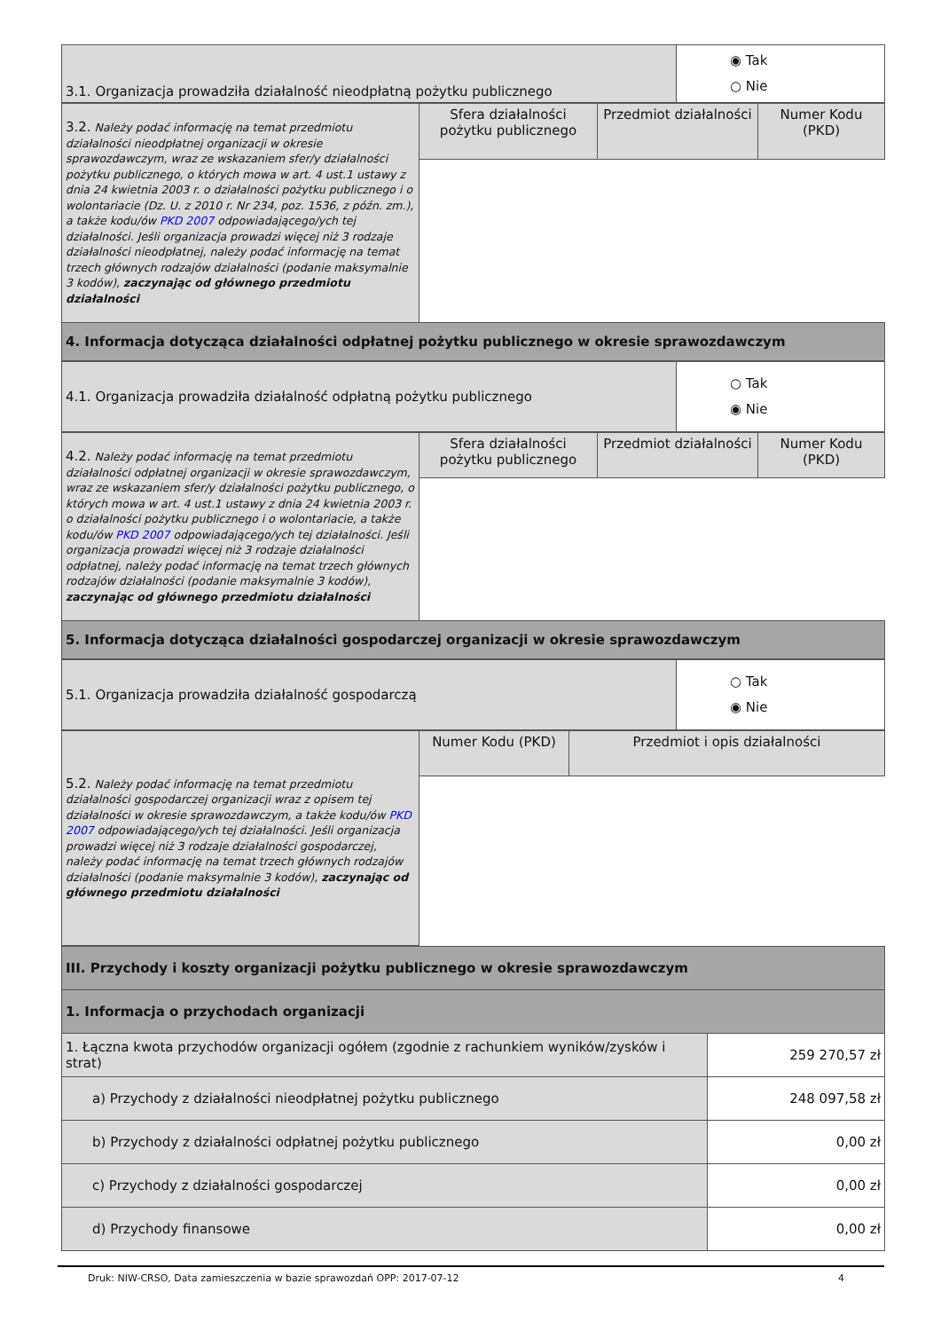| 3.1. Organizacja prowadziła działalność nieodpłatną pożytku publicznego | ◉ Tak ○ Nie |
| 3.2. Należy podać informację na temat przedmiotu działalności nieodpłatnej organizacji w okresie sprawozdawczym, wraz ze wskazaniem sfer/y działalności pożytku publicznego, o których mowa w art. 4 ust.1 ustawy z dnia 24 kwietnia 2003 r. o działalności pożytku publicznego i o wolontariacie (Dz. U. z 2010 r. Nr 234, poz. 1536, z późn. zm.), a także kodu/ów PKD 2007 odpowiadającego/ych tej działalności. Jeśli organizacja prowadzi więcej niż 3 rodzaje działalności nieodpłatnej, należy podać informację na temat trzech głównych rodzajów działalności (podanie maksymalnie 3 kodów), zaczynając od głównego przedmiotu działalności | Sfera działalności pożytku publicznego | Przedmiot działalności | Numer Kodu (PKD) |
| 4. Informacja dotycząca działalności odpłatnej pożytku publicznego w okresie sprawozdawczym | | | |
| 4.1. Organizacja prowadziła działalność odpłatną pożytku publicznego | ○ Tak ◉ Nie |
| 4.2. Należy podać informację na temat przedmiotu działalności odpłatnej organizacji w okresie sprawozdawczym, wraz ze wskazaniem sfer/y działalności pożytku publicznego, o których mowa w art. 4 ust.1 ustawy z dnia 24 kwietnia 2003 r. o działalności pożytku publicznego i o wolontariacie, a także kodu/ów PKD 2007 odpowiadającego/ych tej działalności. Jeśli organizacja prowadzi więcej niż 3 rodzaje działalności odpłatnej, należy podać informację na temat trzech głównych rodzajów działalności (podanie maksymalnie 3 kodów), zaczynając od głównego przedmiotu działalności | Sfera działalności pożytku publicznego | Przedmiot działalności | Numer Kodu (PKD) |
| 5. Informacja dotycząca działalności gospodarczej organizacji w okresie sprawozdawczym | | | |
| 5.1. Organizacja prowadziła działalność gospodarczą | ○ Tak ◉ Nie |
| 5.2. Należy podać informację na temat przedmiotu działalności gospodarczej organizacji wraz z opisem tej działalności w okresie sprawozdawczym, a także kodu/ów PKD 2007 odpowiadającego/ych tej działalności. Jeśli organizacja prowadzi więcej niż 3 rodzaje działalności gospodarczej, należy podać informację na temat trzech głównych rodzajów działalności (podanie maksymalnie 3 kodów), zaczynając od głównego przedmiotu działalności | Numer Kodu (PKD) | Przedmiot i opis działalności |
| III. Przychody i koszty organizacji pożytku publicznego w okresie sprawozdawczym | |
| 1. Informacja o przychodach organizacji | |
| 1. Łączna kwota przychodów organizacji ogółem (zgodnie z rachunkiem wyników/zysków i strat) | 259 270,57 zł |
| a) Przychody z działalności nieodpłatnej pożytku publicznego | 248 097,58 zł |
| b) Przychody z działalności odpłatnej pożytku publicznego | 0,00 zł |
| c) Przychody z działalności gospodarczej | 0,00 zł |
| d) Przychody finansowe | 0,00 zł |
Druk: NIW-CRSO, Data zamieszczenia w bazie sprawozdań OPP: 2017-07-12 4